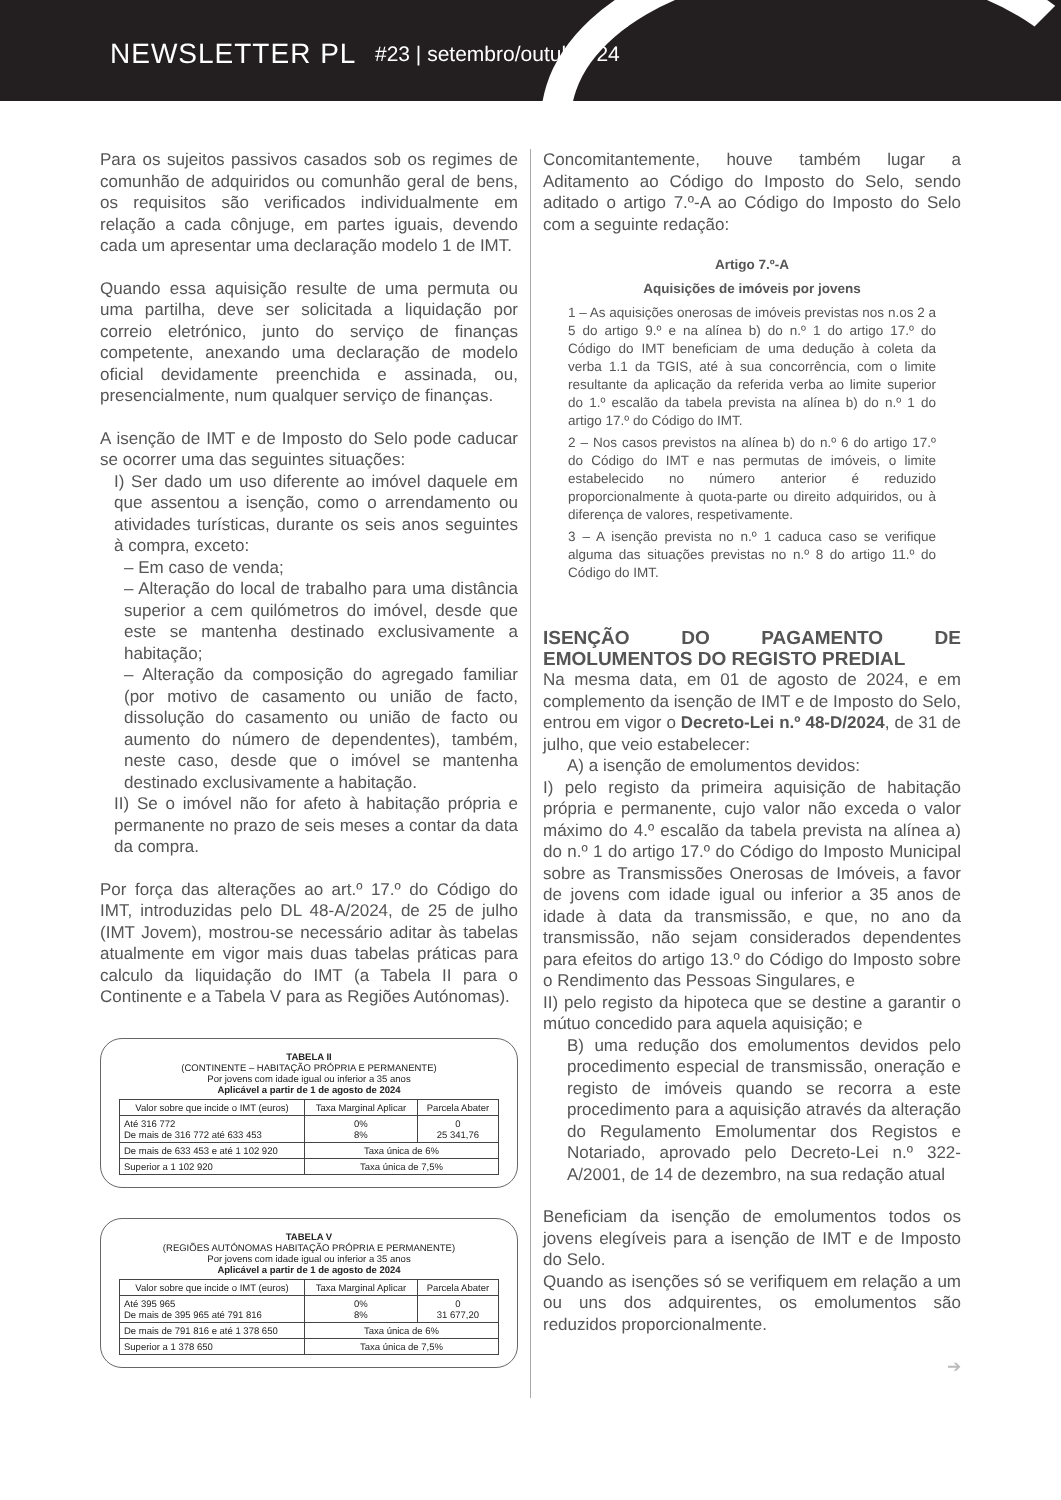NEWSLETTER PL #23 | setembro/outubro’24
Para os sujeitos passivos casados sob os regimes de comunhão de adquiridos ou comunhão geral de bens, os requisitos são verificados individualmente em relação a cada cônjuge, em partes iguais, devendo cada um apresentar uma declaração modelo 1 de IMT.
Quando essa aquisição resulte de uma permuta ou uma partilha, deve ser solicitada a liquidação por correio eletrónico, junto do serviço de finanças competente, anexando uma declaração de modelo oficial devidamente preenchida e assinada, ou, presencialmente, num qualquer serviço de finanças.
A isenção de IMT e de Imposto do Selo pode caducar se ocorrer uma das seguintes situações:
I) Ser dado um uso diferente ao imóvel daquele em que assentou a isenção, como o arrendamento ou atividades turísticas, durante os seis anos seguintes à compra, exceto:
– Em caso de venda;
– Alteração do local de trabalho para uma distância superior a cem quilómetros do imóvel, desde que este se mantenha destinado exclusivamente a habitação;
– Alteração da composição do agregado familiar (por motivo de casamento ou união de facto, dissolução do casamento ou união de facto ou aumento do número de dependentes), também, neste caso, desde que o imóvel se mantenha destinado exclusivamente a habitação.
II) Se o imóvel não for afeto à habitação própria e permanente no prazo de seis meses a contar da data da compra.
Por força das alterações ao art.º 17.º do Código do IMT, introduzidas pelo DL 48-A/2024, de 25 de julho (IMT Jovem), mostrou-se necessário aditar às tabelas atualmente em vigor mais duas tabelas práticas para calculo da liquidação do IMT (a Tabela II para o Continente e a Tabela V para as Regiões Autónomas).
TABELA II
(CONTINENTE – HABITAÇÃO PRÓPRIA E PERMANENTE)
Por jovens com idade igual ou inferior a 35 anos
Aplicável a partir de 1 de agosto de 2024
| Valor sobre que incide o IMT (euros) | Taxa Marginal Aplicar | Parcela Abater |
| --- | --- | --- |
| Até 316 772 De mais de 316 772 até 633 453 | 0% 8% | 0 25 341,76 |
| De mais de 633 453 e até 1 102 920 | Taxa única de 6% | |
| Superior a 1 102 920 | Taxa única de 7,5% | |
TABELA V
(REGIÕES AUTÓNOMAS HABITAÇÃO PRÓPRIA E PERMANENTE)
Por jovens com idade igual ou inferior a 35 anos
Aplicável a partir de 1 de agosto de 2024
| Valor sobre que incide o IMT (euros) | Taxa Marginal Aplicar | Parcela Abater |
| --- | --- | --- |
| Até 395 965 De mais de 395 965 até 791 816 | 0% 8% | 0 31 677,20 |
| De mais de 791 816 e até 1 378 650 | Taxa única de 6% | |
| Superior a 1 378 650 | Taxa única de 7,5% | |
Concomitantemente, houve também lugar a Aditamento ao Código do Imposto do Selo, sendo aditado o artigo 7.º-A ao Código do Imposto do Selo com a seguinte redação:
Artigo 7.º-A
Aquisições de imóveis por jovens
1 – As aquisições onerosas de imóveis previstas nos n.os 2 a 5 do artigo 9.º e na alínea b) do n.º 1 do artigo 17.º do Código do IMT beneficiam de uma dedução à coleta da verba 1.1 da TGIS, até à sua concorrência, com o limite resultante da aplicação da referida verba ao limite superior do 1.º escalão da tabela prevista na alínea b) do n.º 1 do artigo 17.º do Código do IMT.
2 – Nos casos previstos na alínea b) do n.º 6 do artigo 17.º do Código do IMT e nas permutas de imóveis, o limite estabelecido no número anterior é reduzido proporcionalmente à quota-parte ou direito adquiridos, ou à diferença de valores, respetivamente.
3 – A isenção prevista no n.º 1 caduca caso se verifique alguma das situações previstas no n.º 8 do artigo 11.º do Código do IMT.
ISENÇÃO DO PAGAMENTO DE EMOLUMENTOS DO REGISTO PREDIAL
Na mesma data, em 01 de agosto de 2024, e em complemento da isenção de IMT e de Imposto do Selo, entrou em vigor o Decreto-Lei n.º 48-D/2024, de 31 de julho, que veio estabelecer:
A) a isenção de emolumentos devidos:
I) pelo registo da primeira aquisição de habitação própria e permanente, cujo valor não exceda o valor máximo do 4.º escalão da tabela prevista na alínea a) do n.º 1 do artigo 17.º do Código do Imposto Municipal sobre as Transmissões Onerosas de Imóveis, a favor de jovens com idade igual ou inferior a 35 anos de idade à data da transmissão, e que, no ano da transmissão, não sejam considerados dependentes para efeitos do artigo 13.º do Código do Imposto sobre o Rendimento das Pessoas Singulares, e
II) pelo registo da hipoteca que se destine a garantir o mútuo concedido para aquela aquisição; e
B) uma redução dos emolumentos devidos pelo procedimento especial de transmissão, oneração e registo de imóveis quando se recorra a este procedimento para a aquisição através da alteração do Regulamento Emolumentar dos Registos e Notariado, aprovado pelo Decreto-Lei n.º 322-A/2001, de 14 de dezembro, na sua redação atual
Beneficiam da isenção de emolumentos todos os jovens elegíveis para a isenção de IMT e de Imposto do Selo.
Quando as isenções só se verifiquem em relação a um ou uns dos adquirentes, os emolumentos são reduzidos proporcionalmente.
➔